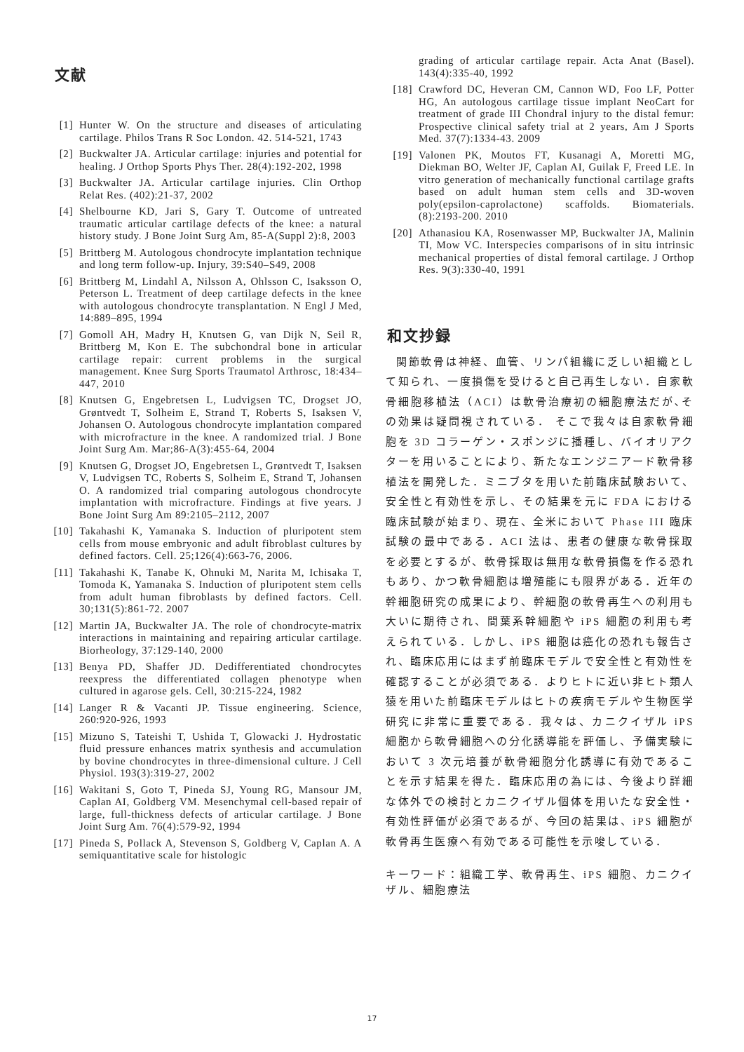文献
[1] Hunter W. On the structure and diseases of articulating cartilage. Philos Trans R Soc London. 42. 514-521, 1743
[2] Buckwalter JA. Articular cartilage: injuries and potential for healing. J Orthop Sports Phys Ther. 28(4):192-202, 1998
[3] Buckwalter JA. Articular cartilage injuries. Clin Orthop Relat Res. (402):21-37, 2002
[4] Shelbourne KD, Jari S, Gary T. Outcome of untreated traumatic articular cartilage defects of the knee: a natural history study. J Bone Joint Surg Am, 85-A(Suppl 2):8, 2003
[5] Brittberg M. Autologous chondrocyte implantation technique and long term follow-up. Injury, 39:S40–S49, 2008
[6] Brittberg M, Lindahl A, Nilsson A, Ohlsson C, Isaksson O, Peterson L. Treatment of deep cartilage defects in the knee with autologous chondrocyte transplantation. N Engl J Med, 14:889–895, 1994
[7] Gomoll AH, Madry H, Knutsen G, van Dijk N, Seil R, Brittberg M, Kon E. The subchondral bone in articular cartilage repair: current problems in the surgical management. Knee Surg Sports Traumatol Arthrosc, 18:434–447, 2010
[8] Knutsen G, Engebretsen L, Ludvigsen TC, Drogset JO, Grøntvedt T, Solheim E, Strand T, Roberts S, Isaksen V, Johansen O. Autologous chondrocyte implantation compared with microfracture in the knee. A randomized trial. J Bone Joint Surg Am. Mar;86-A(3):455-64, 2004
[9] Knutsen G, Drogset JO, Engebretsen L, Grøntvedt T, Isaksen V, Ludvigsen TC, Roberts S, Solheim E, Strand T, Johansen O. A randomized trial comparing autologous chondrocyte implantation with microfracture. Findings at five years. J Bone Joint Surg Am 89:2105–2112, 2007
[10] Takahashi K, Yamanaka S. Induction of pluripotent stem cells from mouse embryonic and adult fibroblast cultures by defined factors. Cell. 25;126(4):663-76, 2006.
[11] Takahashi K, Tanabe K, Ohnuki M, Narita M, Ichisaka T, Tomoda K, Yamanaka S. Induction of pluripotent stem cells from adult human fibroblasts by defined factors. Cell. 30;131(5):861-72. 2007
[12] Martin JA, Buckwalter JA. The role of chondrocyte-matrix interactions in maintaining and repairing articular cartilage. Biorheology, 37:129-140, 2000
[13] Benya PD, Shaffer JD. Dedifferentiated chondrocytes reexpress the differentiated collagen phenotype when cultured in agarose gels. Cell, 30:215-224, 1982
[14] Langer R & Vacanti JP. Tissue engineering. Science, 260:920-926, 1993
[15] Mizuno S, Tateishi T, Ushida T, Glowacki J. Hydrostatic fluid pressure enhances matrix synthesis and accumulation by bovine chondrocytes in three-dimensional culture. J Cell Physiol. 193(3):319-27, 2002
[16] Wakitani S, Goto T, Pineda SJ, Young RG, Mansour JM, Caplan AI, Goldberg VM. Mesenchymal cell-based repair of large, full-thickness defects of articular cartilage. J Bone Joint Surg Am. 76(4):579-92, 1994
[17] Pineda S, Pollack A, Stevenson S, Goldberg V, Caplan A. A semiquantitative scale for histologic
grading of articular cartilage repair. Acta Anat (Basel). 143(4):335-40, 1992
[18] Crawford DC, Heveran CM, Cannon WD, Foo LF, Potter HG, An autologous cartilage tissue implant NeoCart for treatment of grade III Chondral injury to the distal femur: Prospective clinical safety trial at 2 years, Am J Sports Med. 37(7):1334-43. 2009
[19] Valonen PK, Moutos FT, Kusanagi A, Moretti MG, Diekman BO, Welter JF, Caplan AI, Guilak F, Freed LE. In vitro generation of mechanically functional cartilage grafts based on adult human stem cells and 3D-woven poly(epsilon-caprolactone) scaffolds. Biomaterials. (8):2193-200. 2010
[20] Athanasiou KA, Rosenwasser MP, Buckwalter JA, Malinin TI, Mow VC. Interspecies comparisons of in situ intrinsic mechanical properties of distal femoral cartilage. J Orthop Res. 9(3):330-40, 1991
和文抄録
関節軟骨は神経、血管、リンパ組織に乏しい組織として知られ、一度損傷を受けると自己再生しない．自家軟骨細胞移植法（ACI）は軟骨治療初の細胞療法だが､その効果は疑問視されている． そこで我々は自家軟骨細胞を 3D コラーゲン・スポンジに播種し、バイオリアクターを用いることにより、新たなエンジニアード軟骨移植法を開発した．ミニブタを用いた前臨床試験おいて、安全性と有効性を示し、その結果を元に FDA における臨床試験が始まり、現在、全米において Phase III 臨床試験の最中である．ACI 法は、患者の健康な軟骨採取を必要とするが、軟骨採取は無用な軟骨損傷を作る恐れもあり、かつ軟骨細胞は増殖能にも限界がある．近年の幹細胞研究の成果により、幹細胞の軟骨再生への利用も大いに期待され、間葉系幹細胞や iPS 細胞の利用も考えられている．しかし、iPS 細胞は癌化の恐れも報告され、臨床応用にはまず前臨床モデルで安全性と有効性を確認することが必須である．よりヒトに近い非ヒト類人猿を用いた前臨床モデルはヒトの疾病モデルや生物医学研究に非常に重要である．我々は、カニクイザル iPS 細胞から軟骨細胞への分化誘導能を評価し、予備実験において 3 次元培養が軟骨細胞分化誘導に有効であることを示す結果を得た．臨床応用の為には、今後より詳細な体外での検討とカニクイザル個体を用いたな安全性・有効性評価が必須であるが、今回の結果は、iPS 細胞が軟骨再生医療へ有効である可能性を示唆している．
キーワード：組織工学、軟骨再生、iPS 細胞、カニクイザル、細胞療法
17